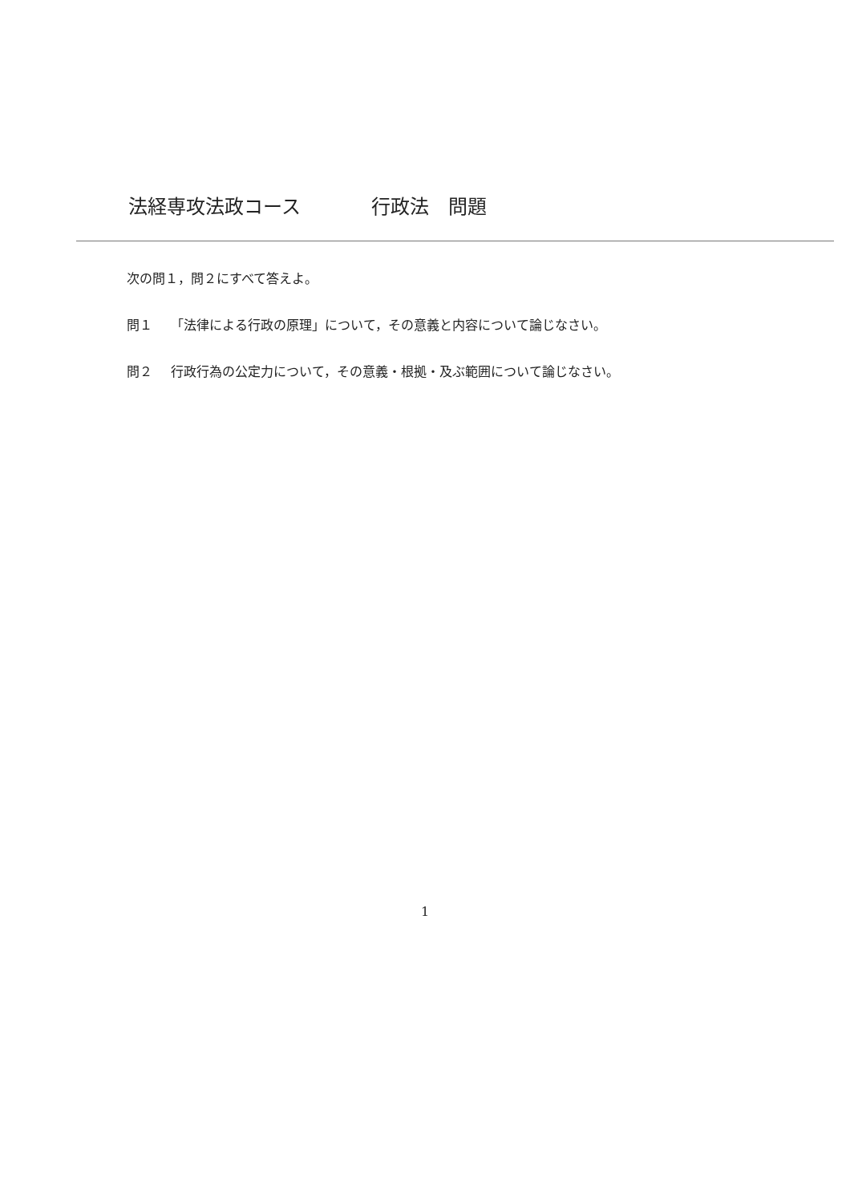法経専攻法政コース 行政法　問題
次の問１，問２にすべて答えよ。
問１ 「法律による行政の原理」について，その意義と内容について論じなさい。
問２ 行政行為の公定力について，その意義・根拠・及ぶ範囲について論じなさい。
1